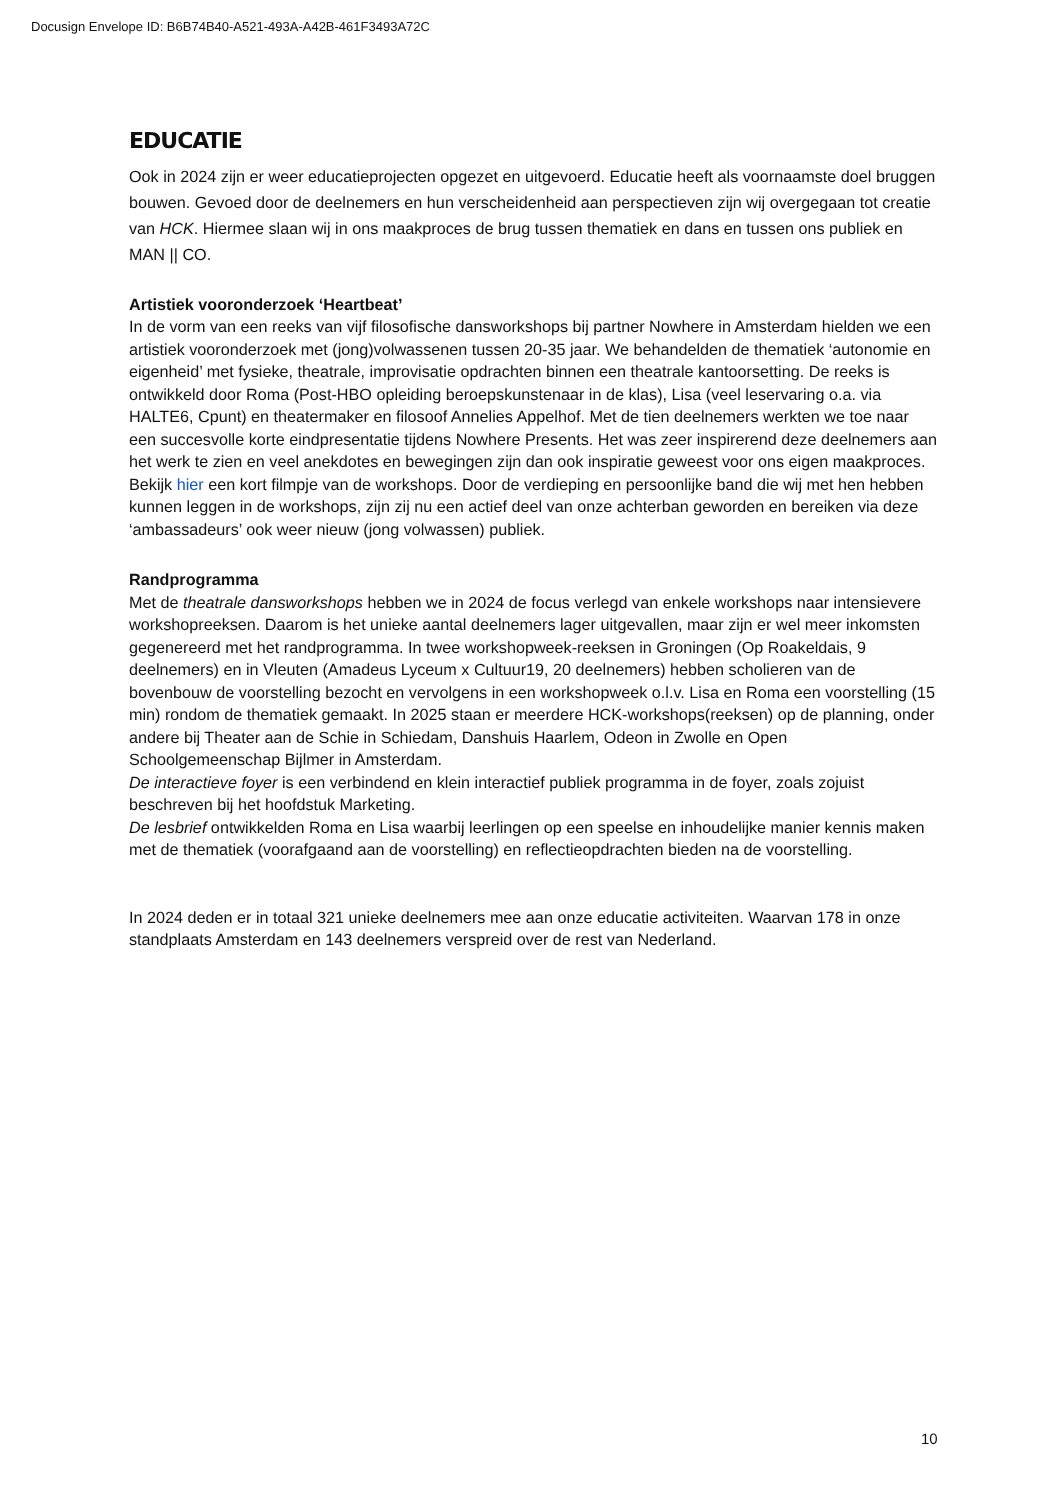Docusign Envelope ID: B6B74B40-A521-493A-A42B-461F3493A72C
EDUCATIE
Ook in 2024 zijn er weer educatieprojecten opgezet en uitgevoerd. Educatie heeft als voornaamste doel bruggen bouwen. Gevoed door de deelnemers en hun verscheidenheid aan perspectieven zijn wij overgegaan tot creatie van HCK. Hiermee slaan wij in ons maakproces de brug tussen thematiek en dans en tussen ons publiek en MAN || CO.
Artistiek vooronderzoek ‘Heartbeat’
In de vorm van een reeks van vijf filosofische dansworkshops bij partner Nowhere in Amsterdam hielden we een artistiek vooronderzoek met (jong)volwassenen tussen 20-35 jaar. We behandelden de thematiek ‘autonomie en eigenheid’ met fysieke, theatrale, improvisatie opdrachten binnen een theatrale kantoorsetting. De reeks is ontwikkeld door Roma (Post-HBO opleiding beroepskunstenaar in de klas), Lisa (veel leservaring o.a. via HALTE6, Cpunt) en theatermaker en filosoof Annelies Appelhof. Met de tien deelnemers werkten we toe naar een succesvolle korte eindpresentatie tijdens Nowhere Presents. Het was zeer inspirerend deze deelnemers aan het werk te zien en veel anekdotes en bewegingen zijn dan ook inspiratie geweest voor ons eigen maakproces. Bekijk hier een kort filmpje van de workshops. Door de verdieping en persoonlijke band die wij met hen hebben kunnen leggen in de workshops, zijn zij nu een actief deel van onze achterban geworden en bereiken via deze ‘ambassadeurs’ ook weer nieuw (jong volwassen) publiek.
Randprogramma
Met de theatrale dansworkshops hebben we in 2024 de focus verlegd van enkele workshops naar intensievere workshopreeksen. Daarom is het unieke aantal deelnemers lager uitgevallen, maar zijn er wel meer inkomsten gegenereerd met het randprogramma. In twee workshopweek-reeksen in Groningen (Op Roakeldais, 9 deelnemers) en in Vleuten (Amadeus Lyceum x Cultuur19, 20 deelnemers) hebben scholieren van de bovenbouw de voorstelling bezocht en vervolgens in een workshopweek o.l.v. Lisa en Roma een voorstelling (15 min) rondom de thematiek gemaakt. In 2025 staan er meerdere HCK-workshops(reeksen) op de planning, onder andere bij Theater aan de Schie in Schiedam, Danshuis Haarlem, Odeon in Zwolle en Open Schoolgemeenschap Bijlmer in Amsterdam.
De interactieve foyer is een verbindend en klein interactief publiek programma in de foyer, zoals zojuist beschreven bij het hoofdstuk Marketing.
De lesbrief ontwikkelden Roma en Lisa waarbij leerlingen op een speelse en inhoudelijke manier kennis maken met de thematiek (voorafgaand aan de voorstelling) en reflectieopdrachten bieden na de voorstelling.
In 2024 deden er in totaal 321 unieke deelnemers mee aan onze educatie activiteiten. Waarvan 178 in onze standplaats Amsterdam en 143 deelnemers verspreid over de rest van Nederland.
10